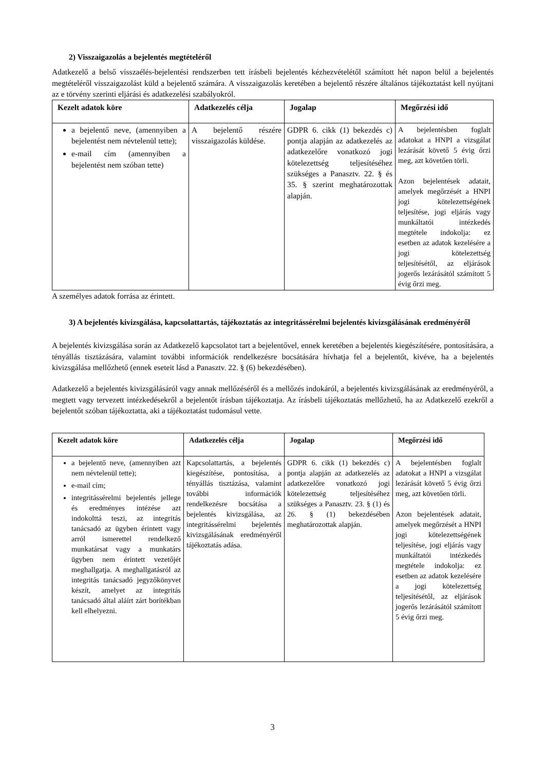2) Visszaigazolás a bejelentés megtételéről
Adatkezelő a belső visszaélés-bejelentési rendszerben tett írásbeli bejelentés kézhezvételétől számított hét napon belül a bejelentés megtételéről visszaigazolást küld a bejelentő számára. A visszaigazolás keretében a bejelentő részére általános tájékoztatást kell nyújtani az e törvény szerinti eljárási és adatkezelési szabályokról.
| Kezelt adatok köre | Adatkezelés célja | Jogalap | Megőrzési idő |
| --- | --- | --- | --- |
| a bejelentő neve, (amennyiben a bejelentést nem névtelenül tette); e-mail cím (amennyiben a bejelentést nem szóban tette) | A bejelentő részére visszaigazolás küldése. | GDPR 6. cikk (1) bekezdés c) pontja alapján az adatkezelés az adatkezelőre vonatkozó jogi kötelezettség teljesítéséhez szükséges a Panasztv. 22. § és 35. § szerint meghatározottak alapján. | A bejelentésben foglalt adatokat a HNPI a vizsgálat lezárását követő 5 évig őrzi meg, azt követően törli. Azon bejelentések adatait, amelyek megőrzését a HNPI jogi kötelezettségének teljesítése, jogi eljárás vagy munkáltatói intézkedés megtétele indokolja: ez esetben az adatok kezelésére a jogi kötelezettség teljesítésétől, az eljárások jogerős lezárásától számított 5 évig őrzi meg. |
A személyes adatok forrása az érintett.
3) A bejelentés kivizsgálása, kapcsolattartás, tájékoztatás az integritássérelmi bejelentés kivizsgálásának eredményéről
A bejelentés kivizsgálása során az Adatkezelő kapcsolatot tart a bejelentővel, ennek keretében a bejelentés kiegészítésére, pontosítására, a tényállás tisztázására, valamint további információk rendelkezésre bocsátására hívhatja fel a bejelentőt, kivéve, ha a bejelentés kivizsgálása mellőzhető (ennek eseteit lásd a Panasztv. 22. § (6) bekezdésében).
Adatkezelő a bejelentés kivizsgálásáról vagy annak mellőzéséről és a mellőzés indokáról, a bejelentés kivizsgálásának az eredményéről, a megtett vagy tervezett intézkedésekről a bejelentőt írásban tájékoztatja. Az írásbeli tájékoztatás mellőzhető, ha az Adatkezelő ezekről a bejelentőt szóban tájékoztatta, aki a tájékoztatást tudomásul vette.
| Kezelt adatok köre | Adatkezelés célja | Jogalap | Megőrzési idő |
| --- | --- | --- | --- |
| a bejelentő neve, (amennyiben azt nem névtelenül tette); e-mail cím; integritássérelmi bejelentés jellege és eredményes intézése azt indokolttá teszi, az integritás tanácsadó az ügyben érintett vagy arról ismerettel rendelkező munkatársat vagy a munkatárs ügyben nem érintett vezetőjét meghallgatja. A meghallgatásról az integritás tanácsadó jegyzőkönyvet készít, amelyet az integritás tanácsadó által aláírt zárt borítékban kell elhelyezni. | Kapcsolattartás, a bejelentés kiegészítése, pontosítása, a tényállás tisztázása, valamint további információk rendelkezésre bocsátása a bejelentés kivizsgálása, az integritássérelmi bejelentés kivizsgálásának eredményéről tájékoztatás adása. | GDPR 6. cikk (1) bekezdés c) pontja alapján az adatkezelés az adatkezelőre vonatkozó jogi kötelezettség teljesítéséhez szükséges a Panasztv. 23. § (1) és 26. § (1) bekezdésében meghatározottak alapján. | A bejelentésben foglalt adatokat a HNPI a vizsgálat lezárását követő 5 évig őrzi meg, azt követően törli. Azon bejelentések adatait, amelyek megőrzését a HNPI jogi kötelezettségének teljesítése, jogi eljárás vagy munkáltatói intézkedés megtétele indokolja: ez esetben az adatok kezelésére a jogi kötelezettség teljesítésétől, az eljárások jogerős lezárásától számított 5 évig őrzi meg. |
3